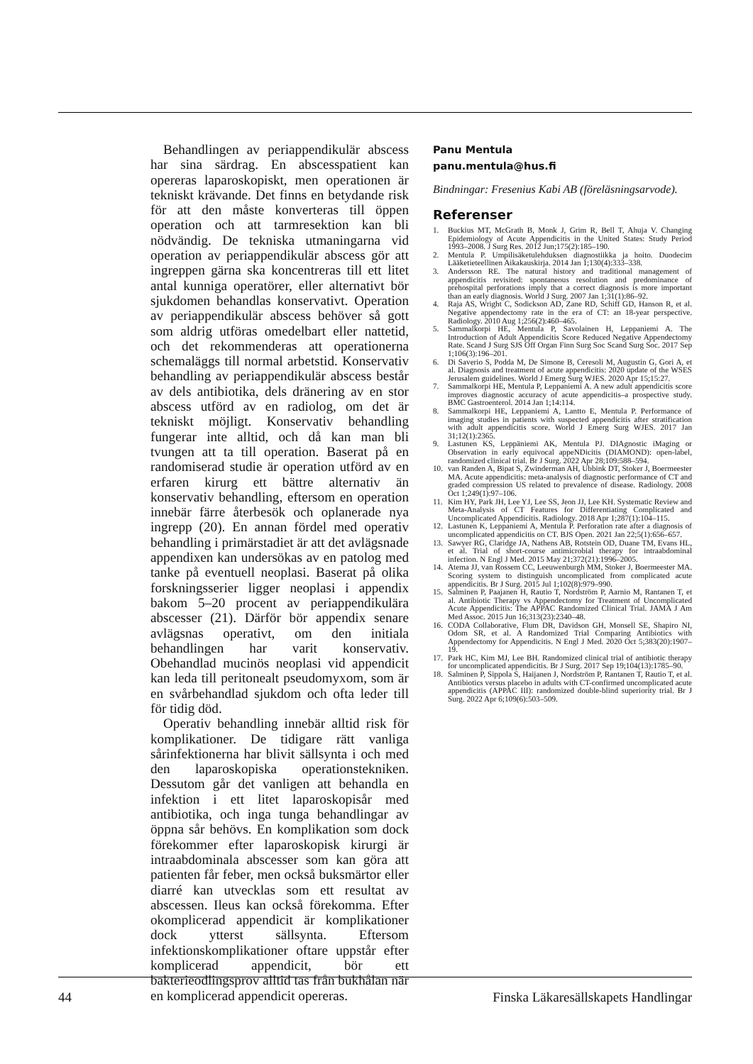Behandlingen av periappendikulär abscess har sina särdrag. En abscesspatient kan opereras laparoskopiskt, men operationen är tekniskt krävande. Det finns en betydande risk för att den måste konverteras till öppen operation och att tarmresektion kan bli nödvändig. De tekniska utmaningarna vid operation av periappendikulär abscess gör att ingreppen gärna ska koncentreras till ett litet antal kunniga operatörer, eller alternativt bör sjukdomen behandlas konservativt. Operation av periappendikulär abscess behöver så gott som aldrig utföras omedelbart eller nattetid, och det rekommenderas att operationerna schemaläggs till normal arbetstid. Konservativ behandling av periappendikulär abscess består av dels antibiotika, dels dränering av en stor abscess utförd av en radiolog, om det är tekniskt möjligt. Konservativ behandling fungerar inte alltid, och då kan man bli tvungen att ta till operation. Baserat på en randomiserad studie är operation utförd av en erfaren kirurg ett bättre alternativ än konservativ behandling, eftersom en operation innebär färre återbesök och oplanerade nya ingrepp (20). En annan fördel med operativ behandling i primärstadiet är att det avlägsnade appendixen kan undersökas av en patolog med tanke på eventuell neoplasi. Baserat på olika forskningsserier ligger neoplasi i appendix bakom 5–20 procent av periappendikulära abscesser (21). Därför bör appendix senare avlägsnas operativt, om den initiala behandlingen har varit konservativ. Obehandlad mucinös neoplasi vid appendicit kan leda till peritonealt pseudomyxom, som är en svårbehandlad sjukdom och ofta leder till för tidig död.
Operativ behandling innebär alltid risk för komplikationer. De tidigare rätt vanliga sårinfektionerna har blivit sällsynta i och med den laparoskopiska operationstekniken. Dessutom går det vanligen att behandla en infektion i ett litet laparoskopisår med antibiotika, och inga tunga behandlingar av öppna sår behövs. En komplikation som dock förekommer efter laparoskopisk kirurgi är intraabdominala abscesser som kan göra att patienten får feber, men också buksmärtor eller diarré kan utvecklas som ett resultat av abscessen. Ileus kan också förekomma. Efter okomplicerad appendicit är komplikationer dock ytterst sällsynta. Eftersom infektionskomplikationer oftare uppstår efter komplicerad appendicit, bör ett bakterieodlingsprov alltid tas från bukhålan när en komplicerad appendicit opereras.
Panu Mentula
panu.mentula@hus.fi
Bindningar: Fresenius Kabi AB (föreläsningsarvode).
Referenser
1. Buckius MT, McGrath B, Monk J, Grim R, Bell T, Ahuja V. Changing Epidemiology of Acute Appendicitis in the United States: Study Period 1993–2008. J Surg Res. 2012 Jun;175(2):185–190.
2. Mentula P. Umpilisäketulehduksen diagnostiikka ja hoito. Duodecim Lääketieteellinen Aikakauskirja. 2014 Jan 1;130(4):333–338.
3. Andersson RE. The natural history and traditional management of appendicitis revisited: spontaneous resolution and predominance of prehospital perforations imply that a correct diagnosis is more important than an early diagnosis. World J Surg. 2007 Jan 1;31(1):86–92.
4. Raja AS, Wright C, Sodickson AD, Zane RD, Schiff GD, Hanson R, et al. Negative appendectomy rate in the era of CT: an 18-year perspective. Radiology. 2010 Aug 1;256(2):460–465.
5. Sammalkorpi HE, Mentula P, Savolainen H, Leppaniemi A. The Introduction of Adult Appendicitis Score Reduced Negative Appendectomy Rate. Scand J Surg SJS Off Organ Finn Surg Soc Scand Surg Soc. 2017 Sep 1;106(3):196–201.
6. Di Saverio S, Podda M, De Simone B, Ceresoli M, Augustin G, Gori A, et al. Diagnosis and treatment of acute appendicitis: 2020 update of the WSES Jerusalem guidelines. World J Emerg Surg WJES. 2020 Apr 15;15:27.
7. Sammalkorpi HE, Mentula P, Leppaniemi A. A new adult appendicitis score improves diagnostic accuracy of acute appendicitis–a prospective study. BMC Gastroenterol. 2014 Jan 1;14:114.
8. Sammalkorpi HE, Leppaniemi A, Lantto E, Mentula P. Performance of imaging studies in patients with suspected appendicitis after stratification with adult appendicitis score. World J Emerg Surg WJES. 2017 Jan 31;12(1):2365.
9. Lastunen KS, Leppäniemi AK, Mentula PJ. DIAgnostic iMaging or Observation in early equivocal appeNDicitis (DIAMOND): open-label, randomized clinical trial. Br J Surg. 2022 Apr 28;109:588–594.
10. van Randen A, Bipat S, Zwinderman AH, Ubbink DT, Stoker J, Boermeester MA. Acute appendicitis: meta-analysis of diagnostic performance of CT and graded compression US related to prevalence of disease. Radiology. 2008 Oct 1;249(1):97–106.
11. Kim HY, Park JH, Lee YJ, Lee SS, Jeon JJ, Lee KH. Systematic Review and Meta-Analysis of CT Features for Differentiating Complicated and Uncomplicated Appendicitis. Radiology. 2018 Apr 1;287(1):104–115.
12. Lastunen K, Leppaniemi A, Mentula P. Perforation rate after a diagnosis of uncomplicated appendicitis on CT. BJS Open. 2021 Jan 22;5(1):656–657.
13. Sawyer RG, Claridge JA, Nathens AB, Rotstein OD, Duane TM, Evans HL, et al. Trial of short-course antimicrobial therapy for intraabdominal infection. N Engl J Med. 2015 May 21;372(21):1996–2005.
14. Atema JJ, van Rossem CC, Leeuwenburgh MM, Stoker J, Boermeester MA. Scoring system to distinguish uncomplicated from complicated acute appendicitis. Br J Surg. 2015 Jul 1;102(8):979–990.
15. Salminen P, Paajanen H, Rautio T, Nordström P, Aarnio M, Rantanen T, et al. Antibiotic Therapy vs Appendectomy for Treatment of Uncomplicated Acute Appendicitis: The APPAC Randomized Clinical Trial. JAMA J Am Med Assoc. 2015 Jun 16;313(23):2340–48.
16. CODA Collaborative, Flum DR, Davidson GH, Monsell SE, Shapiro NI, Odom SR, et al. A Randomized Trial Comparing Antibiotics with Appendectomy for Appendicitis. N Engl J Med. 2020 Oct 5;383(20):1907–19.
17. Park HC, Kim MJ, Lee BH. Randomized clinical trial of antibiotic therapy for uncomplicated appendicitis. Br J Surg. 2017 Sep 19;104(13):1785–90.
18. Salminen P, Sippola S, Haijanen J, Nordström P, Rantanen T, Rautio T, et al. Antibiotics versus placebo in adults with CT-confirmed uncomplicated acute appendicitis (APPAC III): randomized double-blind superiority trial. Br J Surg. 2022 Apr 6;109(6):503–509.
44 Finska Läkaresällskapets Handlingar